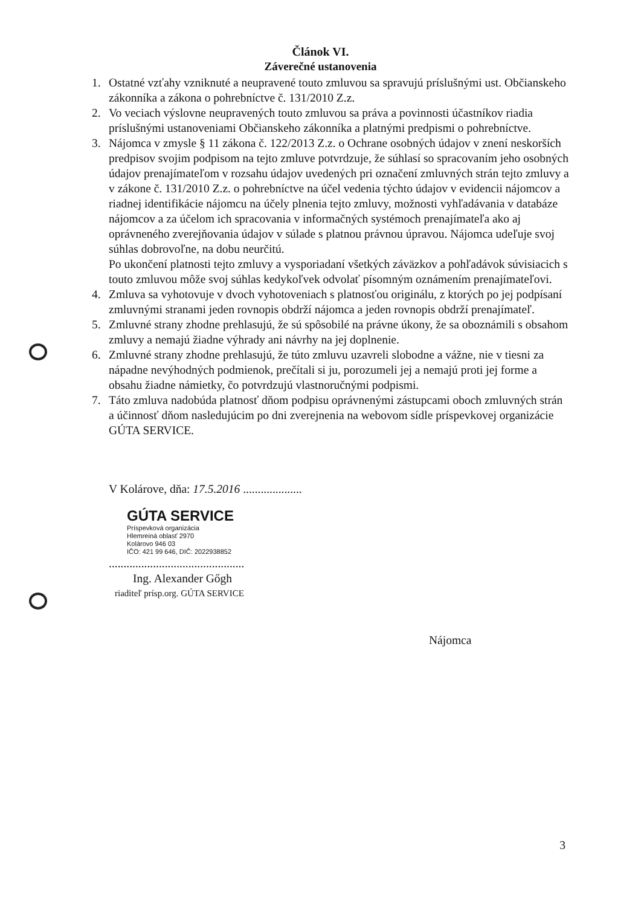Článok VI.
Záverečné ustanovenia
1. Ostatné vzťahy vzniknuté a neupravené touto zmluvou sa spravujú príslušnými ust. Občianskeho zákonníka a zákona o pohrebníctve č. 131/2010 Z.z.
2. Vo veciach výslovne neupravených touto zmluvou sa práva a povinnosti účastníkov riadia príslušnými ustanoveniami Občianskeho zákonníka a platnými predpismi o pohrebníctve.
3. Nájomca v zmysle § 11 zákona č. 122/2013 Z.z. o Ochrane osobných údajov v znení neskorších predpisov svojim podpisom na tejto zmluve potvrdzuje, že súhlasí so spracovaním jeho osobných údajov prenajímateľom v rozsahu údajov uvedených pri označení zmluvných strán tejto zmluvy a v zákone č. 131/2010 Z.z. o pohrebníctve na účel vedenia týchto údajov v evidencii nájomcov a riadnej identifikácie nájomcu na účely plnenia tejto zmluvy, možnosti vyhľadávania v databáze nájomcov a za účelom ich spracovania v informačných systémoch prenajímateľa ako aj oprávneného zverejňovania údajov v súlade s platnou právnou úpravou. Nájomca udeľuje svoj súhlas dobrovoľne, na dobu neurčitú.
Po ukončení platnosti tejto zmluvy a vysporiadaní všetkých záväzkov a pohľadávok súvisiacich s touto zmluvou môže svoj súhlas kedykoľvek odvolať písomným oznámením prenajímateľovi.
4. Zmluva sa vyhotovuje v dvoch vyhotoveniach s platnosťou originálu, z ktorých po jej podpísaní zmluvnými stranami jeden rovnopis obdrží nájomca a jeden rovnopis obdrží prenajímateľ.
5. Zmluvné strany zhodne prehlasujú, že sú spôsobilé na právne úkony, že sa oboznámili s obsahom zmluvy a nemajú žiadne výhrady ani návrhy na jej doplnenie.
6. Zmluvné strany zhodne prehlasujú, že túto zmluvu uzavreli slobodne a vážne, nie v tiesni za nápadne nevýhodných podmienok, prečítali si ju, porozumeli jej a nemajú proti jej forme a obsahu žiadne námietky, čo potvrdzujú vlastnoručnými podpismi.
7. Táto zmluva nadobúda platnosť dňom podpisu oprávnenými zástupcami oboch zmluvných strán a účinnosť dňom nasledujúcim po dni zverejnenia na webovom sídle príspevkovej organizácie GÚTA SERVICE.
V Kolárove, dňa: 17.5.2016 ....................
GÚTA SERVICE
Príspevková organizácia
Hlemreiná oblasť 2970
Kolárovo 946 03
IČO: 421 99 646, DIČ: 2022938852
..............................................
Ing. Alexander Gőgh
riaditeľ prísp.org. GÚTA SERVICE
Nájomca
3